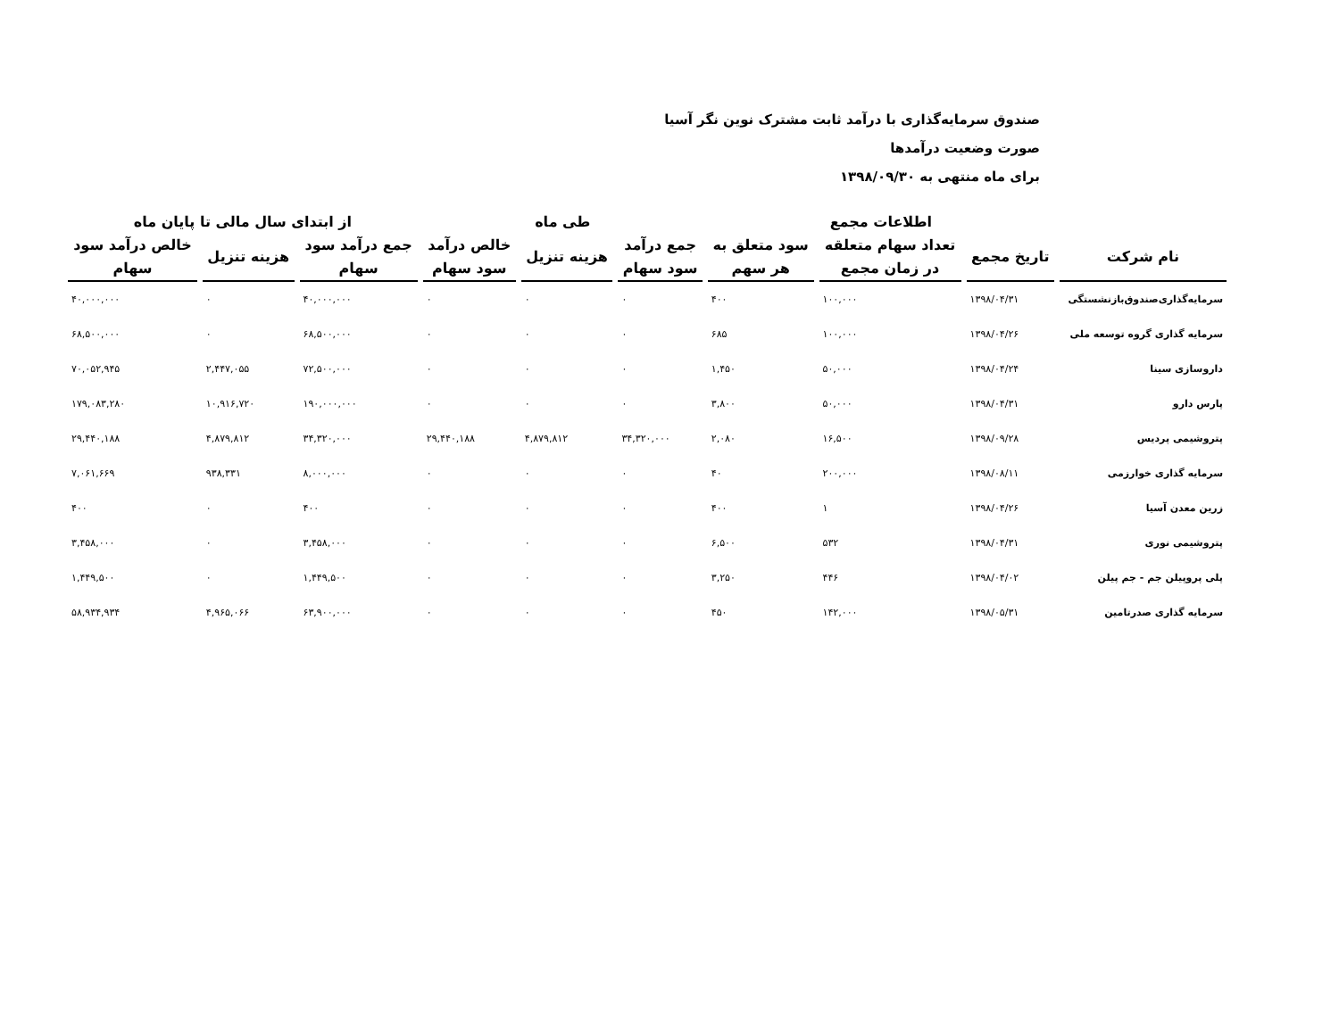صندوق سرمایه‌گذاری با درآمد ثابت مشترک نوین نگر آسیا
صورت وضعیت درآمدها
برای ماه منتهی به ۱۳۹۸/۰۹/۳۰
| | اطلاعات مجمع | | | طی ماه | | | از ابتدای سال مالی تا پایان ماه | | |
| --- | --- | --- | --- | --- | --- | --- | --- | --- | --- |
| نام شرکت | تاریخ مجمع | تعداد سهام متعلقه در زمان مجمع | سود متعلق به هر سهم | جمع درآمد سود سهام | هزینه تنزیل | خالص درآمد سود سهام | جمع درآمد سود سهام | هزینه تنزیل | خالص درآمد سود سهام |
| سرمایه‌گذاری‌صندوق‌بازنشستگی | ۱۳۹۸/۰۴/۳۱ | ۱۰۰,۰۰۰ | ۴۰۰ | ۰ | ۰ | ۰ | ۴۰,۰۰۰,۰۰۰ | ۰ | ۴۰,۰۰۰,۰۰۰ |
| سرمایه گذاری گروه توسعه ملی | ۱۳۹۸/۰۴/۲۶ | ۱۰۰,۰۰۰ | ۶۸۵ | ۰ | ۰ | ۰ | ۶۸,۵۰۰,۰۰۰ | ۰ | ۶۸,۵۰۰,۰۰۰ |
| داروسازی سینا | ۱۳۹۸/۰۴/۲۴ | ۵۰,۰۰۰ | ۱,۴۵۰ | ۰ | ۰ | ۰ | ۷۲,۵۰۰,۰۰۰ | ۲,۴۴۷,۰۵۵ | ۷۰,۰۵۲,۹۴۵ |
| پارس دارو | ۱۳۹۸/۰۴/۳۱ | ۵۰,۰۰۰ | ۳,۸۰۰ | ۰ | ۰ | ۰ | ۱۹۰,۰۰۰,۰۰۰ | ۱۰,۹۱۶,۷۲۰ | ۱۷۹,۰۸۳,۲۸۰ |
| پتروشیمی پردیس | ۱۳۹۸/۰۹/۲۸ | ۱۶,۵۰۰ | ۲,۰۸۰ | ۳۴,۳۲۰,۰۰۰ | ۴,۸۷۹,۸۱۲ | ۲۹,۴۴۰,۱۸۸ | ۳۴,۳۲۰,۰۰۰ | ۴,۸۷۹,۸۱۲ | ۲۹,۴۴۰,۱۸۸ |
| سرمایه گذاری خوارزمی | ۱۳۹۸/۰۸/۱۱ | ۲۰۰,۰۰۰ | ۴۰ | ۰ | ۰ | ۰ | ۸,۰۰۰,۰۰۰ | ۹۳۸,۳۳۱ | ۷,۰۶۱,۶۶۹ |
| زرین معدن آسیا | ۱۳۹۸/۰۴/۲۶ | ۱ | ۴۰۰ | ۰ | ۰ | ۰ | ۴۰۰ | ۰ | ۴۰۰ |
| پتروشیمی نوری | ۱۳۹۸/۰۴/۳۱ | ۵۳۲ | ۶,۵۰۰ | ۰ | ۰ | ۰ | ۳,۴۵۸,۰۰۰ | ۰ | ۳,۴۵۸,۰۰۰ |
| پلی پروپیلن جم - جم پیلن | ۱۳۹۸/۰۴/۰۲ | ۴۴۶ | ۳,۲۵۰ | ۰ | ۰ | ۰ | ۱,۴۴۹,۵۰۰ | ۰ | ۱,۴۴۹,۵۰۰ |
| سرمایه گذاری صدرتامین | ۱۳۹۸/۰۵/۳۱ | ۱۴۲,۰۰۰ | ۴۵۰ | ۰ | ۰ | ۰ | ۶۳,۹۰۰,۰۰۰ | ۴,۹۶۵,۰۶۶ | ۵۸,۹۳۴,۹۳۴ |